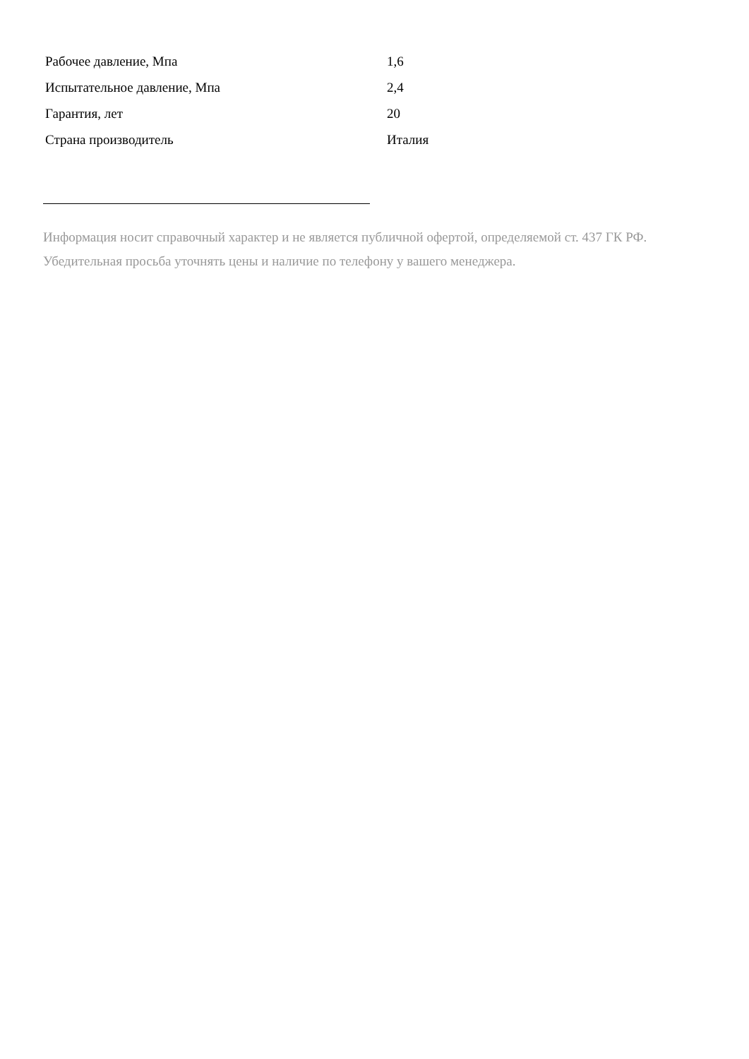| Рабочее давление, Мпа | 1,6 |
| Испытательное давление, Мпа | 2,4 |
| Гарантия, лет | 20 |
| Страна производитель | Италия |
Информация носит справочный характер и не является публичной офертой, определяемой ст. 437 ГК РФ. Убедительная просьба уточнять цены и наличие по телефону у вашего менеджера.